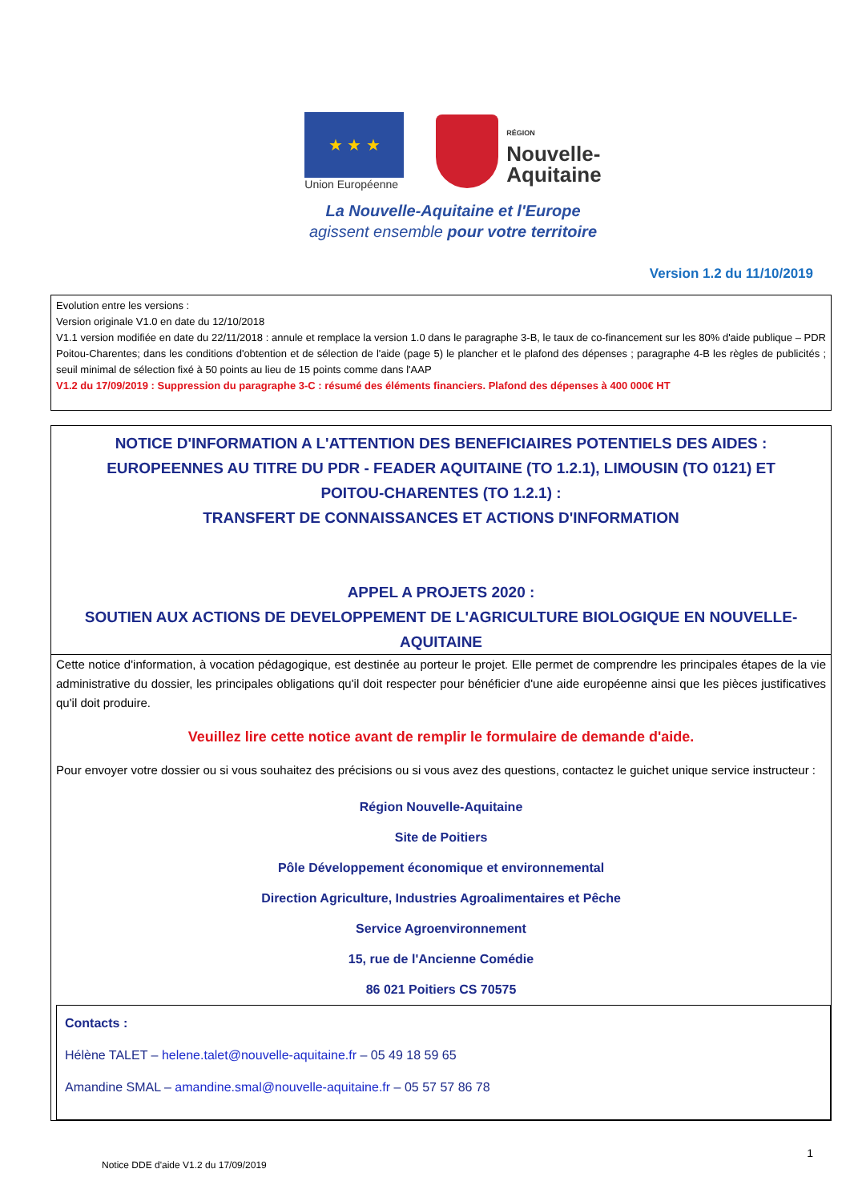★ ★ ★
Union Européenne
RÉGION
Nouvelle-
Aquitaine
La Nouvelle-Aquitaine et l'Europe
agissent ensemble pour votre territoire
Version 1.2 du 11/10/2019
Evolution entre les versions :
Version originale V1.0 en date du 12/10/2018
V1.1 version modifiée en date du 22/11/2018 : annule et remplace la version 1.0 dans le paragraphe 3-B, le taux de co-financement sur les 80% d'aide publique – PDR Poitou-Charentes; dans les conditions d'obtention et de sélection de l'aide (page 5) le plancher et le plafond des dépenses ; paragraphe 4-B les règles de publicités ; seuil minimal de sélection fixé à 50 points au lieu de 15 points comme dans l'AAP
V1.2 du 17/09/2019 : Suppression du paragraphe 3-C : résumé des éléments financiers. Plafond des dépenses à 400 000€ HT
NOTICE D'INFORMATION A L'ATTENTION DES BENEFICIAIRES POTENTIELS DES AIDES :
EUROPEENNES AU TITRE DU PDR - FEADER AQUITAINE (TO 1.2.1), LIMOUSIN (TO 0121) ET
POITOU-CHARENTES (TO 1.2.1) :
TRANSFERT DE CONNAISSANCES ET ACTIONS D'INFORMATION
APPEL A PROJETS 2020 :
SOUTIEN AUX ACTIONS DE DEVELOPPEMENT DE L'AGRICULTURE BIOLOGIQUE EN NOUVELLE-AQUITAINE
Cette notice d'information, à vocation pédagogique, est destinée au porteur le projet. Elle permet de comprendre les principales étapes de la vie administrative du dossier, les principales obligations qu'il doit respecter pour bénéficier d'une aide européenne ainsi que les pièces justificatives qu'il doit produire.
Veuillez lire cette notice avant de remplir le formulaire de demande d'aide.
Pour envoyer votre dossier ou si vous souhaitez des précisions ou si vous avez des questions, contactez le guichet unique service instructeur :
Région Nouvelle-Aquitaine
Site de Poitiers
Pôle Développement économique et environnemental
Direction Agriculture, Industries Agroalimentaires et Pêche
Service Agroenvironnement
15, rue de l'Ancienne Comédie
86 021 Poitiers CS 70575
Contacts :
Hélène TALET – helene.talet@nouvelle-aquitaine.fr – 05 49 18 59 65
Amandine SMAL – amandine.smal@nouvelle-aquitaine.fr – 05 57 57 86 78
1
Notice DDE d'aide V1.2 du 17/09/2019